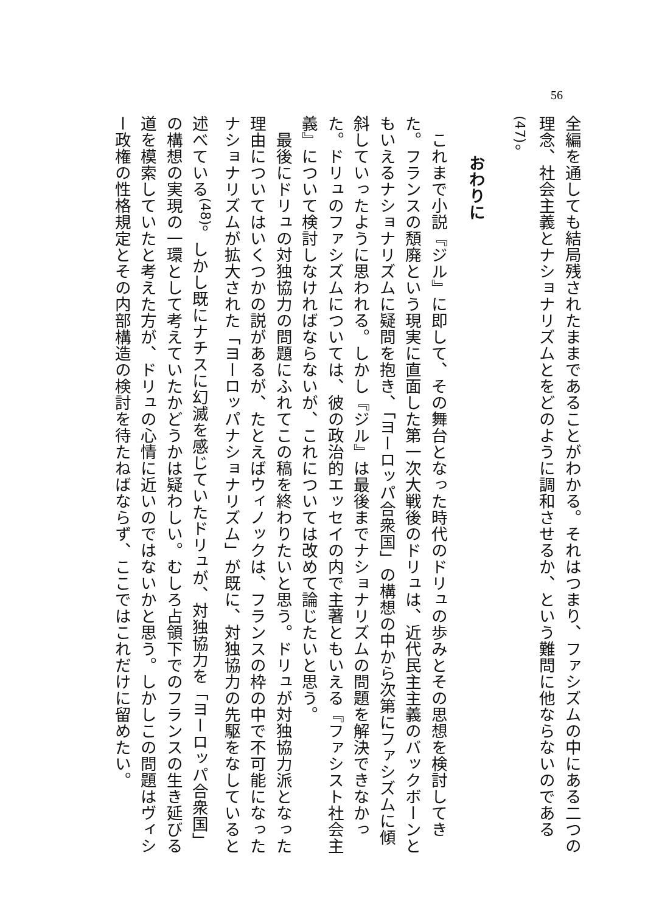56
全編を通しても結局残されたままであることがわかる。それはつまり、ファシズムの中にある二つの理念、社会主義とナショナリズムとをどのように調和させるか、という難問に他ならないのである<sup>(47)</sup>。
おわりに
これまで小説『ジル』に即して、その舞台となった時代のドリュの歩みとその思想を検討してきた。フランスの頽廃という現実に直面した第一次大戦後のドリュは、近代民主主義のバックボーンともいえるナショナリズムに疑問を抱き、「ヨーロッパ合衆国」の構想の中から次第にファシズムに傾斜していったように思われる。しかし『ジル』は最後までナショナリズムの問題を解決できなかった。ドリュのファシズムについては、彼の政治的エッセイの内で主著ともいえる『ファシスト社会主義』について検討しなければならないが、これについては改めて論じたいと思う。
最後にドリュの対独協力の問題にふれてこの稿を終わりたいと思う。ドリュが対独協力派となった理由についてはいくつかの説があるが、たとえばウィノックは、フランスの枠の中で不可能になったナショナリズムが拡大された「ヨーロッパナショナリズム」が既に、対独協力の先駆をなしていると述べている<sup>(48)</sup>。しかし既にナチスに幻滅を感じていたドリュが、対独協力を「ヨーロッパ合衆国」の構想の実現の一環として考えていたかどうかは疑わしい。むしろ占領下でのフランスの生き延びる道を模索していたと考えた方が、ドリュの心情に近いのではないかと思う。しかしこの問題はヴィシー政権の性格規定とその内部構造の検討を待たねばならず、ここではこれだけに留めたい。